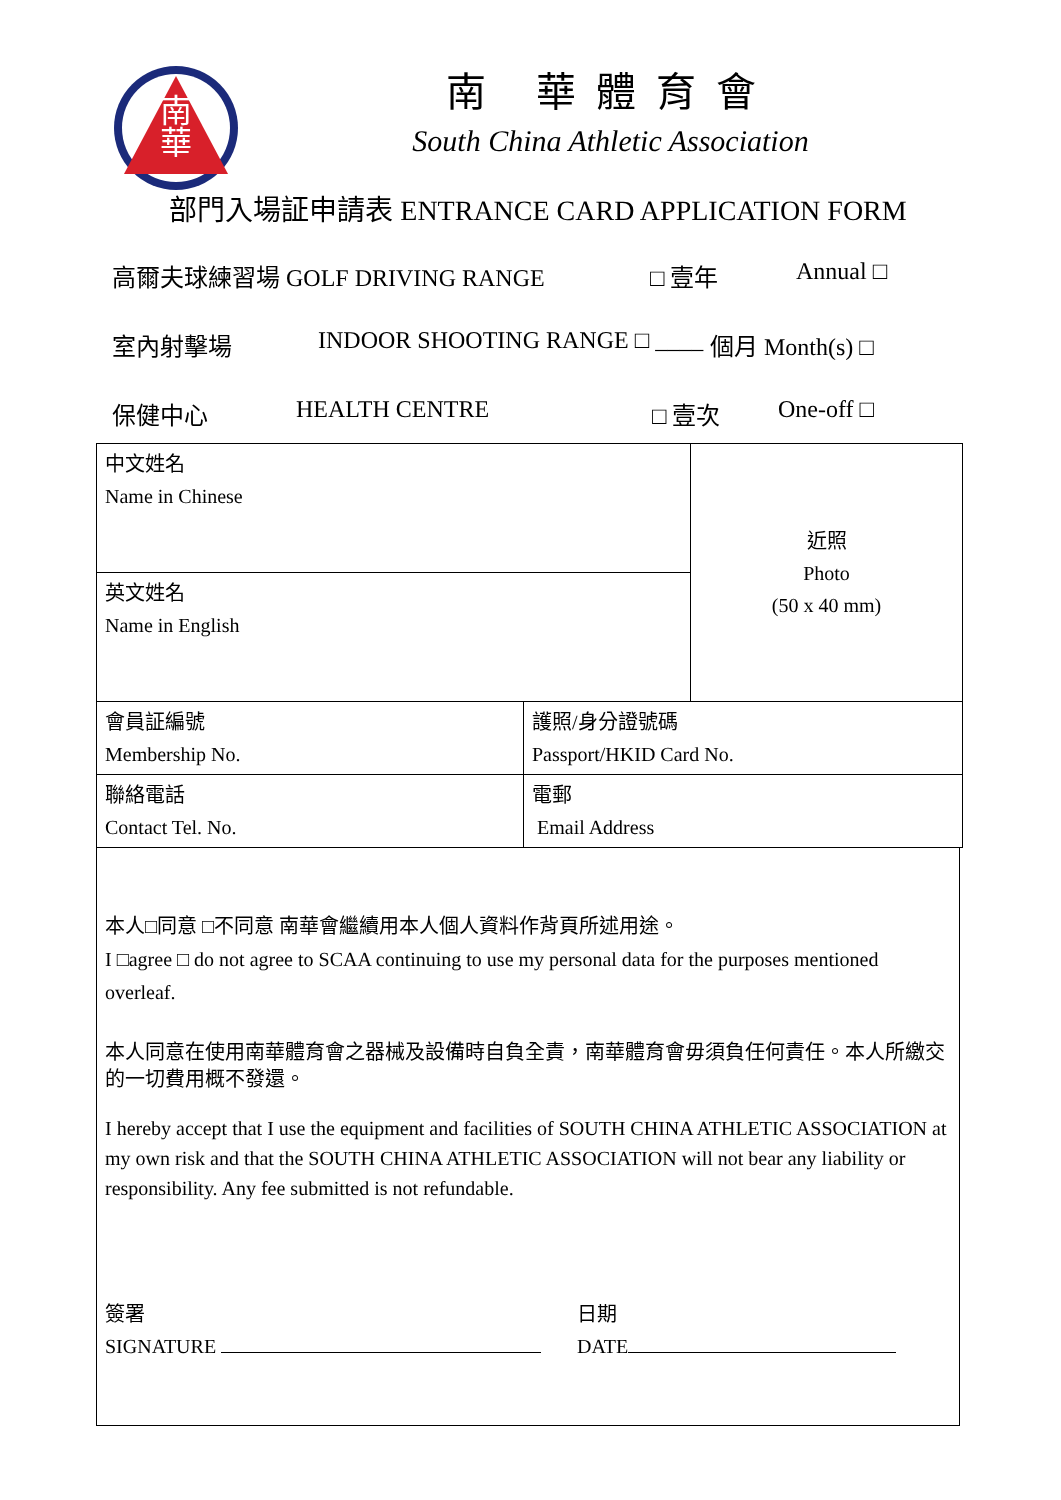南
華
南 華體育會
South China Athletic Association
部門入場証申請表 ENTRANCE CARD APPLICATION FORM
高爾夫球練習場 GOLF DRIVING RANGE □ 壹年 Annual □
室內射擊場 INDOOR SHOOTING RANGE □ ____ 個月 Month(s) □
保健中心 HEALTH CENTRE □ 壹次 One-off □
| 中文姓名 Name in Chinese | | 近照 Photo (50 x 40 mm) |
| 英文姓名 Name in English | | |
| 會員証編號 Membership No. | 護照/身分證號碼 Passport/HKID Card No. | |
| 聯絡電話 Contact Tel. No. | 電郵 Email Address | |
本人□同意 □不同意 南華會繼續用本人個人資料作背頁所述用途。
I □agree □ do not agree to SCAA continuing to use my personal data for the purposes mentioned overleaf.
本人同意在使用南華體育會之器械及設備時自負全責，南華體育會毋須負任何責任。本人所繳交的一切費用概不發還。
I hereby accept that I use the equipment and facilities of SOUTH CHINA ATHLETIC ASSOCIATION at my own risk and that the SOUTH CHINA ATHLETIC ASSOCIATION will not bear any liability or responsibility. Any fee submitted is not refundable.
簽署
SIGNATURE
日期
DATE